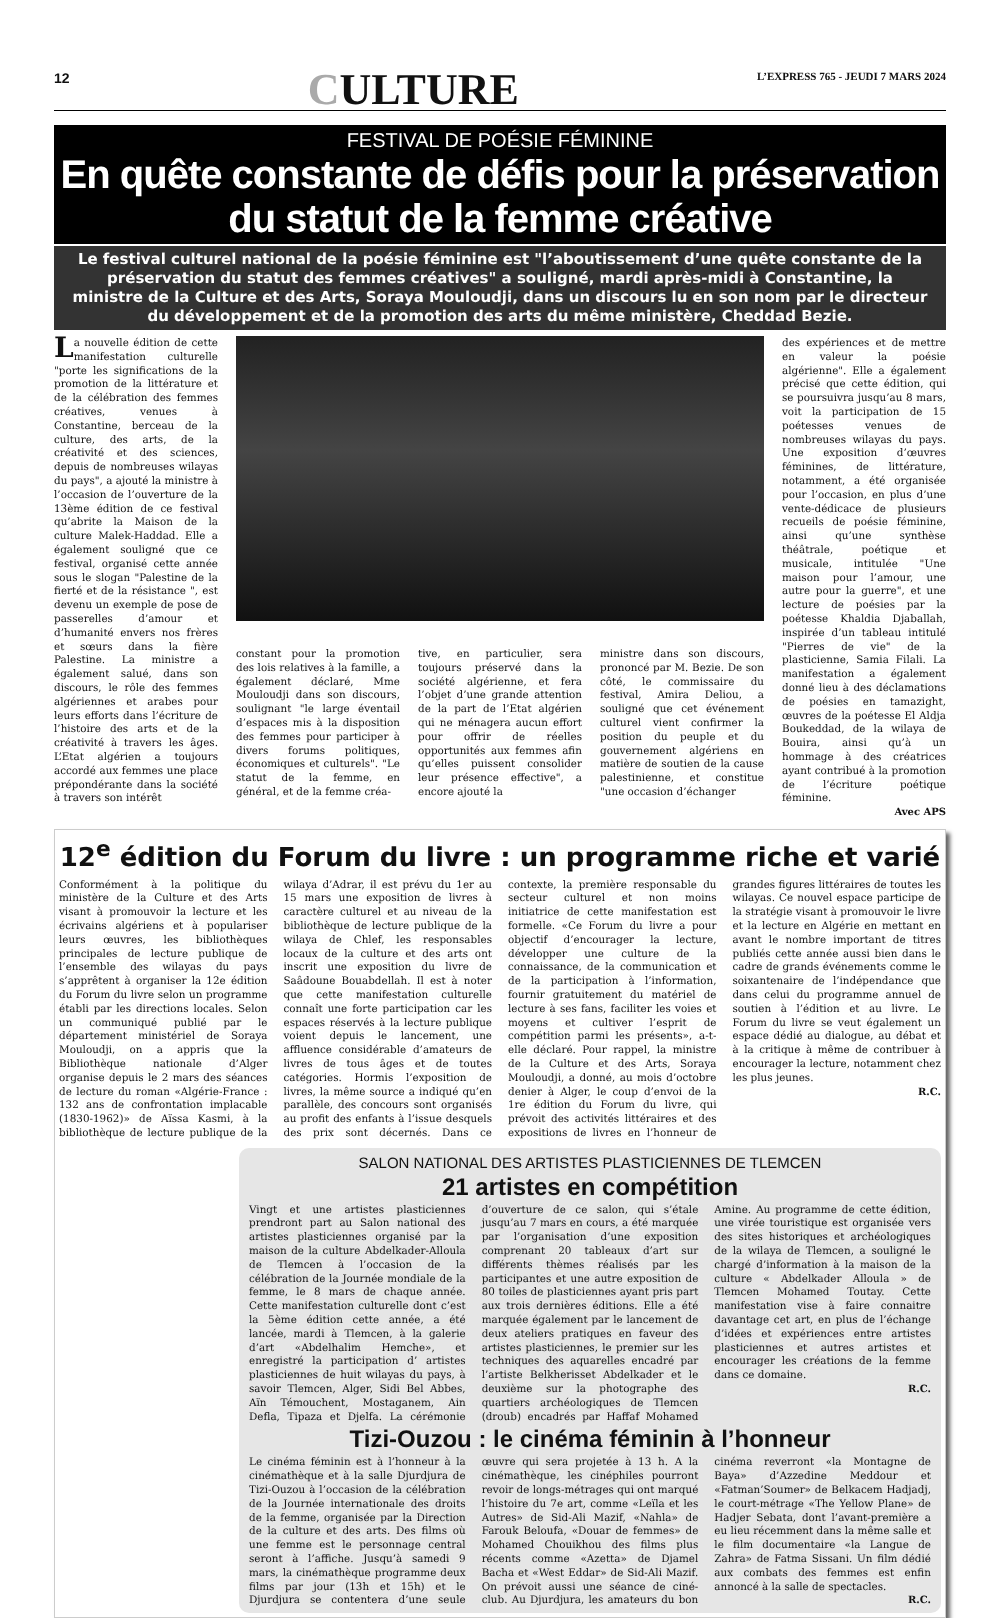12 CULTURE L’EXPRESS 765 - JEUDI 7 MARS 2024
FESTIVAL DE POÉSIE FÉMININE
En quête constante de défis pour la préservation du statut de la femme créative
Le festival culturel national de la poésie féminine est "l’aboutissement d’une quête constante de la préservation du statut des femmes créatives" a souligné, mardi après-midi à Constantine, la ministre de la Culture et des Arts, Soraya Mouloudji, dans un discours lu en son nom par le directeur du développement et de la promotion des arts du même ministère, Cheddad Bezie.
La nouvelle édition de cette manifestation culturelle "porte les significations de la promotion de la littérature et de la célébration des femmes créatives, venues à Constantine, berceau de la culture, des arts, de la créativité et des sciences, depuis de nombreuses wilayas du pays", a ajouté la ministre à l’occasion de l’ouverture de la 13ème édition de ce festival qu’abrite la Maison de la culture Malek-Haddad. Elle a également souligné que ce festival, organisé cette année sous le slogan "Palestine de la fierté et de la résistance ", est devenu un exemple de pose de passerelles d’amour et d’humanité envers nos frères et sœurs dans la fière Palestine. La ministre a également salué, dans son discours, le rôle des femmes algériennes et arabes pour leurs efforts dans l’écriture de l’histoire des arts et de la créativité à travers les âges. L’Etat algérien a toujours accordé aux femmes une place prépondérante dans la société à travers son intérêt
des expériences et de mettre en valeur la poésie algérienne". Elle a également précisé que cette édition, qui se poursuivra jusqu’au 8 mars, voit la participation de 15 poétesses venues de nombreuses wilayas du pays. Une exposition d’œuvres féminines, de littérature, notamment, a été organisée pour l’occasion, en plus d’une vente-dédicace de plusieurs recueils de poésie féminine, ainsi qu’une synthèse théâtrale, poétique et musicale, intitulée "Une maison pour l’amour, une autre pour la guerre", et une lecture de poésies par la poétesse Khaldia Djaballah, inspirée d’un tableau intitulé "Pierres de vie" de la plasticienne, Samia Filali. La manifestation a également donné lieu à des déclamations de poésies en tamazight, œuvres de la poétesse El Aldja Boukeddad, de la wilaya de Bouira, ainsi qu’à un hommage à des créatrices ayant contribué à la promotion de l’écriture poétique féminine.
Avec APS
constant pour la promotion des lois relatives à la famille, a également déclaré, Mme Mouloudji dans son discours, soulignant "le large éventail d’espaces mis à la disposition des femmes pour participer à divers forums politiques, économiques et culturels". "Le statut de la femme, en général, et de la femme créa-
tive, en particulier, sera toujours préservé dans la société algérienne, et fera l’objet d’une grande attention de la part de l’Etat algérien qui ne ménagera aucun effort pour offrir de réelles opportunités aux femmes afin qu’elles puissent consolider leur présence effective", a encore ajouté la
ministre dans son discours, prononcé par M. Bezie. De son côté, le commissaire du festival, Amira Deliou, a souligné que cet événement culturel vient confirmer la position du peuple et du gouvernement algériens en matière de soutien de la cause palestinienne, et constitue "une occasion d’échanger
12<sup>e</sup> édition du Forum du livre : un programme riche et varié
Conformément à la politique du ministère de la Culture et des Arts visant à promouvoir la lecture et les écrivains algériens et à populariser leurs œuvres, les bibliothèques principales de lecture publique de l’ensemble des wilayas du pays s’apprêtent à organiser la 12e édition du Forum du livre selon un programme établi par les directions locales. Selon un communiqué publié par le département ministériel de Soraya Mouloudji, on a appris que la Bibliothèque nationale d’Alger organise depuis le 2 mars des séances de lecture du roman «Algérie-France : 132 ans de confrontation implacable (1830-1962)» de Aïssa Kasmi, à la bibliothèque de lecture publique de la wilaya d’Adrar, il est prévu du 1er au 15 mars une exposition de livres à caractère culturel et au niveau de la bibliothèque de lecture publique de la wilaya de Chlef, les responsables locaux de la culture et des arts ont inscrit une exposition du livre de Saâdoune Bouabdellah. Il est à noter que cette manifestation culturelle connaît une forte participation car les espaces réservés à la lecture publique voient depuis le lancement, une affluence considérable d’amateurs de livres de tous âges et de toutes catégories. Hormis l’exposition de livres, la même source a indiqué qu’en parallèle, des concours sont organisés au profit des enfants à l’issue desquels des prix sont décernés. Dans ce contexte, la première responsable du secteur culturel et non moins initiatrice de cette manifestation est formelle. «Ce Forum du livre a pour objectif d’encourager la lecture, développer une culture de la connaissance, de la communication et de la participation à l’information, fournir gratuitement du matériel de lecture à ses fans, faciliter les voies et moyens et cultiver l’esprit de compétition parmi les présents», a-t-elle déclaré. Pour rappel, la ministre de la Culture et des Arts, Soraya Mouloudji, a donné, au mois d’octobre denier à Alger, le coup d’envoi de la 1re édition du Forum du livre, qui prévoit des activités littéraires et des expositions de livres en l’honneur de grandes figures littéraires de toutes les wilayas. Ce nouvel espace participe de la stratégie visant à promouvoir le livre et la lecture en Algérie en mettant en avant le nombre important de titres publiés cette année aussi bien dans le cadre de grands événements comme le soixantenaire de l’indépendance que dans celui du programme annuel de soutien à l’édition et au livre. Le Forum du livre se veut également un espace dédié au dialogue, au débat et à la critique à même de contribuer à encourager la lecture, notamment chez les plus jeunes.
R.C.
SALON NATIONAL DES ARTISTES PLASTICIENNES DE TLEMCEN
21 artistes en compétition
Vingt et une artistes plasticiennes prendront part au Salon national des artistes plasticiennes organisé par la maison de la culture Abdelkader-Alloula de Tlemcen à l’occasion de la célébration de la Journée mondiale de la femme, le 8 mars de chaque année. Cette manifestation culturelle dont c’est la 5ème édition cette année, a été lancée, mardi à Tlemcen, à la galerie d’art «Abdelhalim Hemche», et enregistré la participation d’ artistes plasticiennes de huit wilayas du pays, à savoir Tlemcen, Alger, Sidi Bel Abbes, Aïn Témouchent, Mostaganem, Ain Defla, Tipaza et Djelfa. La cérémonie d’ouverture de ce salon, qui s’étale jusqu’au 7 mars en cours, a été marquée par l’organisation d’une exposition comprenant 20 tableaux d’art sur différents thèmes réalisés par les participantes et une autre exposition de 80 toiles de plasticiennes ayant pris part aux trois dernières éditions. Elle a été marquée également par le lancement de deux ateliers pratiques en faveur des artistes plasticiennes, le premier sur les techniques des aquarelles encadré par l’artiste Belkherisset Abdelkader et le deuxième sur la photographe des quartiers archéologiques de Tlemcen (droub) encadrés par Haffaf Mohamed Amine. Au programme de cette édition, une virée touristique est organisée vers des sites historiques et archéologiques de la wilaya de Tlemcen, a souligné le chargé d’information à la maison de la culture « Abdelkader Alloula » de Tlemcen Mohamed Toutay. Cette manifestation vise à faire connaitre davantage cet art, en plus de l’échange d’idées et expériences entre artistes plasticiennes et autres artistes et encourager les créations de la femme dans ce domaine.
R.C.
Tizi-Ouzou : le cinéma féminin à l’honneur
Le cinéma féminin est à l’honneur à la cinémathèque et à la salle Djurdjura de Tizi-Ouzou à l’occasion de la célébration de la Journée internationale des droits de la femme, organisée par la Direction de la culture et des arts. Des films où une femme est le personnage central seront à l’affiche. Jusqu’à samedi 9 mars, la cinémathèque programme deux films par jour (13h et 15h) et le Djurdjura se contentera d’une seule œuvre qui sera projetée à 13 h. A la cinémathèque, les cinéphiles pourront revoir de longs-métrages qui ont marqué l’histoire du 7e art, comme «Leïla et les Autres» de Sid-Ali Mazif, «Nahla» de Farouk Beloufa, «Douar de femmes» de Mohamed Chouikhou des films plus récents comme «Azetta» de Djamel Bacha et «West Eddar» de Sid-Ali Mazif. On prévoit aussi une séance de ciné-club. Au Djurdjura, les amateurs du bon cinéma reverront «la Montagne de Baya» d’Azzedine Meddour et «Fatman’Soumer» de Belkacem Hadjadj, le court-métrage «The Yellow Plane» de Hadjer Sebata, dont l’avant-première a eu lieu récemment dans la même salle et le film documentaire «la Langue de Zahra» de Fatma Sissani. Un film dédié aux combats des femmes est enfin annoncé à la salle de spectacles.
R.C.